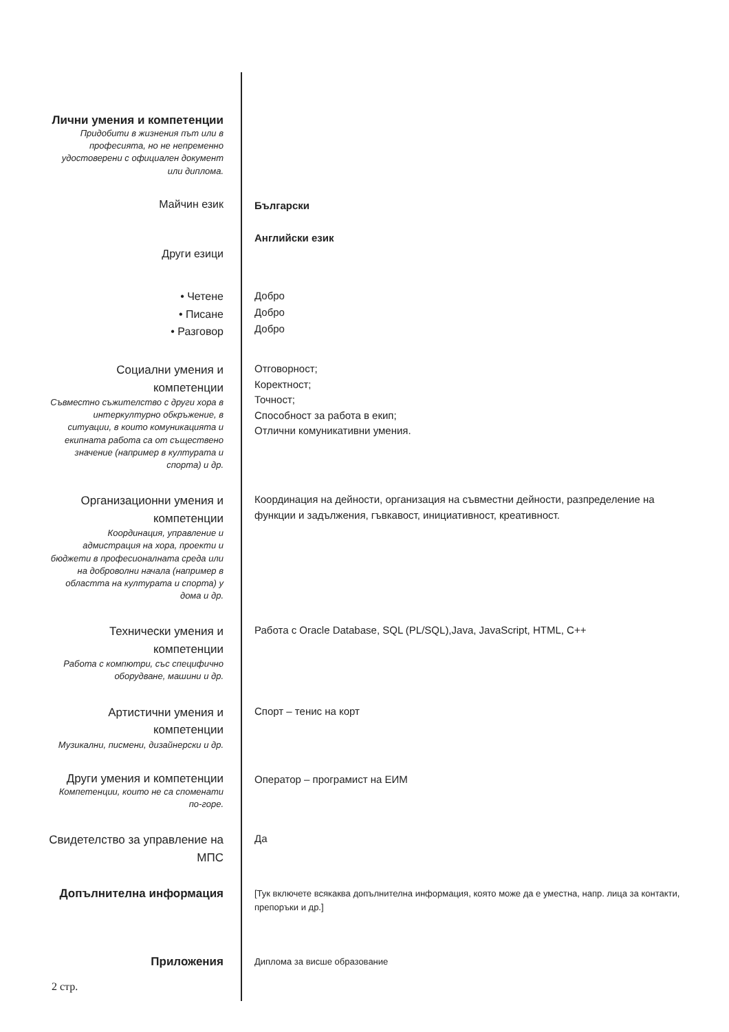Лични умения и компетенции
Придобити в жизнения път или в професията, но не непременно удостоверени с официален документ или диплома.
Майчин език
Български
Други езици
Английски език
• Четене
• Писане
• Разговор
Добро
Добро
Добро
Социални умения и компетенции
Съвместно съжителство с други хора в интеркултурно обкръжение, в ситуации, в които комуникацията и екипната работа са от съществено значение (например в културата и спорта) и др.
Отговорност;
Коректност;
Точност;
Способност за работа в екип;
Отлични комуникативни умения.
Организационни умения и компетенции
Координация, управление и адмистрация на хора, проекти и бюджети в професионалната среда или на доброволни начала (например в областта на културата и спорта) у дома и др.
Координация на дейности, организация на съвместни дейности, разпределение на функции и задължения, гъвкавост, инициативност, креативност.
Технически умения и компетенции
Работа с компютри, със специфично оборудване, машини и др.
Работа с Oracle Database, SQL (PL/SQL),Java, JavaScript, HTML, C++
Артистични умения и компетенции
Музикални, писмени, дизайнерски и др.
Спорт – тенис на корт
Други умения и компетенции
Компетенции, които не са споменати по-горе.
Оператор – програмист на ЕИМ
Свидетелство за управление на МПС
Да
Допълнителна информация
[Тук включете всякаква допълнителна информация, която може да е уместна, напр. лица за контакти, препоръки и др.]
Приложения
Диплома за висше образование
2 стр.